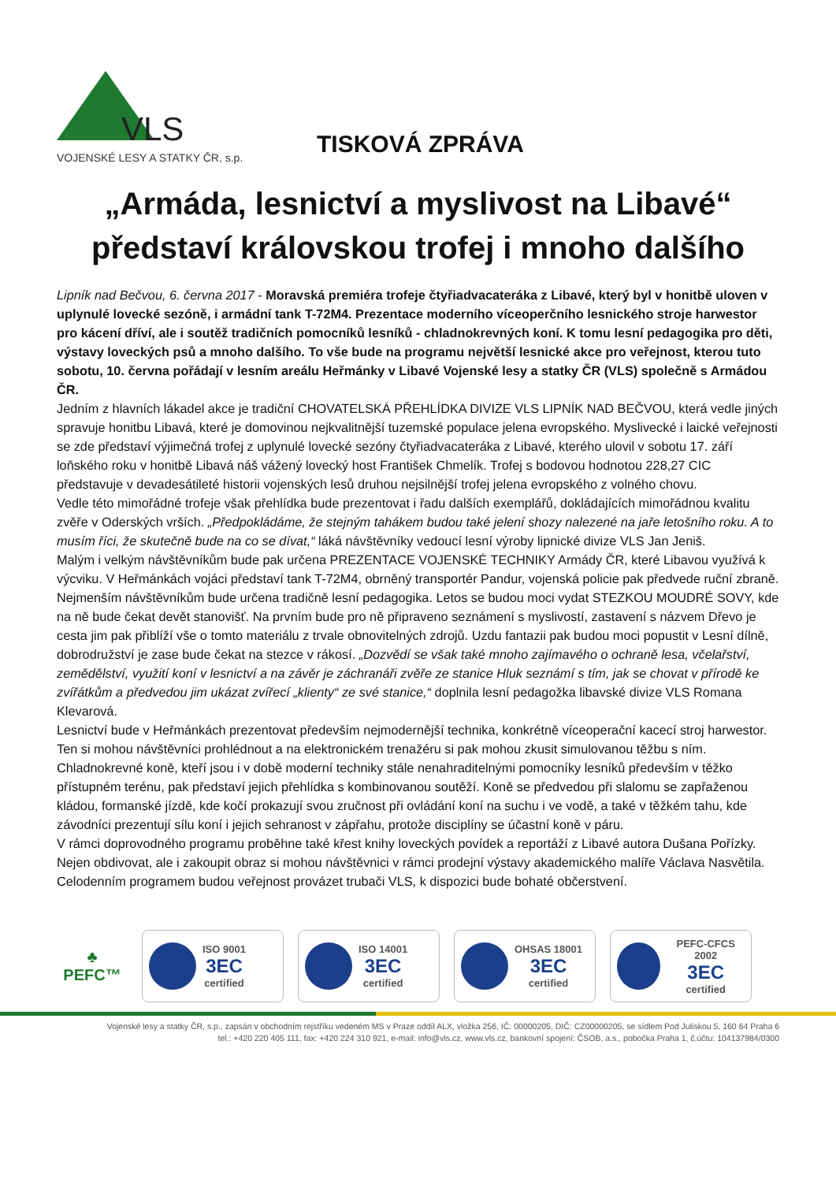VLS
VOJENSKÉ LESY A STATKY ČR, s.p.
TISKOVÁ ZPRÁVA
„Armáda, lesnictví a myslivost na Libavé“
představí královskou trofej i mnoho dalšího
Lipník nad Bečvou, 6. června 2017 - Moravská premiéra trofeje čtyřiadvacateráka z Libavé, který byl v honitbě uloven v uplynulé lovecké sezóně, i armádní tank T-72M4. Prezentace moderního víceoperčního lesnického stroje harwestor pro kácení dříví, ale i soutěž tradičních pomocníků lesníků - chladnokrevných koní. K tomu lesní pedagogika pro děti, výstavy loveckých psů a mnoho dalšího. To vše bude na programu největší lesnické akce pro veřejnost, kterou tuto sobotu, 10. června pořádají v lesním areálu Heřmánky v Libavé Vojenské lesy a statky ČR (VLS) společně s Armádou ČR.
Jedním z hlavních lákadel akce je tradiční CHOVATELSKÁ PŘEHLÍDKA DIVIZE VLS LIPNÍK NAD BEČVOU, která vedle jiných spravuje honitbu Libavá, které je domovinou nejkvalitnější tuzemské populace jelena evropského. Myslivecké i laické veřejnosti se zde představí výjimečná trofej z uplynulé lovecké sezóny čtyřiadvacateráka z Libavé, kterého ulovil v sobotu 17. září loňského roku v honitbě Libavá náš vážený lovecký host František Chmelík. Trofej s bodovou hodnotou 228,27 CIC představuje v devadesátileté historii vojenských lesů druhou nejsilnější trofej jelena evropského z volného chovu.
Vedle této mimořádné trofeje však přehlídka bude prezentovat i řadu dalších exemplářů, dokládajících mimořádnou kvalitu zvěře v Oderských vrších. „Předpokládáme, že stejným tahákem budou také jelení shozy nalezené na jaře letošního roku. A to musím říci, že skutečně bude na co se dívat,“ láká návštěvníky vedoucí lesní výroby lipnické divize VLS Jan Jeniš.
Malým i velkým návštěvníkům bude pak určena PREZENTACE VOJENSKÉ TECHNIKY Armády ČR, které Libavou využívá k výcviku. V Heřmánkách vojáci představí tank T-72M4, obrněný transportér Pandur, vojenská policie pak předvede ruční zbraně.
Nejmenším návštěvníkům bude určena tradičně lesní pedagogika. Letos se budou moci vydat STEZKOU MOUDRÉ SOVY, kde na ně bude čekat devět stanovišť. Na prvním bude pro ně připraveno seznámení s myslivostí, zastavení s názvem Dřevo je cesta jim pak přiblíží vše o tomto materiálu z trvale obnovitelných zdrojů. Uzdu fantazii pak budou moci popustit v Lesní dílně, dobrodružství je zase bude čekat na stezce v rákosí. „Dozvědí se však také mnoho zajímavého o ochraně lesa, včelařství, zemědělství, využití koní v lesnictví a na závěr je záchranáři zvěře ze stanice Hluk seznámí s tím, jak se chovat v přírodě ke zvířátkům a předvedou jim ukázat zvířecí „klienty“ ze své stanice,“ doplnila lesní pedagožka libavské divize VLS Romana Klevarová.
Lesnictví bude v Heřmánkách prezentovat především nejmodernější technika, konkrétně víceoperační kacecí stroj harwestor. Ten si mohou návštěvníci prohlédnout a na elektronickém trenažéru si pak mohou zkusit simulovanou těžbu s ním.
Chladnokrevné koně, kteří jsou i v době moderní techniky stále nenahraditelnými pomocníky lesníků především v těžko přístupném terénu, pak představí jejich přehlídka s kombinovanou soutěží. Koně se předvedou při slalomu se zapřaženou kládou, formanské jízdě, kde kočí prokazují svou zručnost při ovládání koní na suchu i ve vodě, a také v těžkém tahu, kde závodníci prezentují sílu koní i jejich sehranost v zápřahu, protože disciplíny se účastní koně v páru.
V rámci doprovodného programu proběhne také křest knihy loveckých povídek a reportáží z Libavé autora Dušana Pořízky. Nejen obdivovat, ale i zakoupit obraz si mohou návštěvnici v rámci prodejní výstavy akademického malíře Václava Nasvětila. Celodenním programem budou veřejnost provázet trubači VLS, k dispozici bude bohaté občerstvení.
♣
PEFC™
ISO 9001
3EC
certified
ISO 14001
3EC
certified
OHSAS 18001
3EC
certified
PEFC-CFCS 2002
3EC
certified
Vojenské lesy a statky ČR, s.p., zapsán v obchodním rejstříku vedeném MS v Praze oddíl ALX, vložka 256, IČ: 00000205, DIČ: CZ00000205, se sídlem Pod Juliskou 5, 160 64 Praha 6
tel.: +420 220 405 111, fax: +420 224 310 921, e-mail: info@vls.cz, www.vls.cz, bankovní spojení: ČSOB, a.s., pobočka Praha 1, č.účtu: 104137984/0300